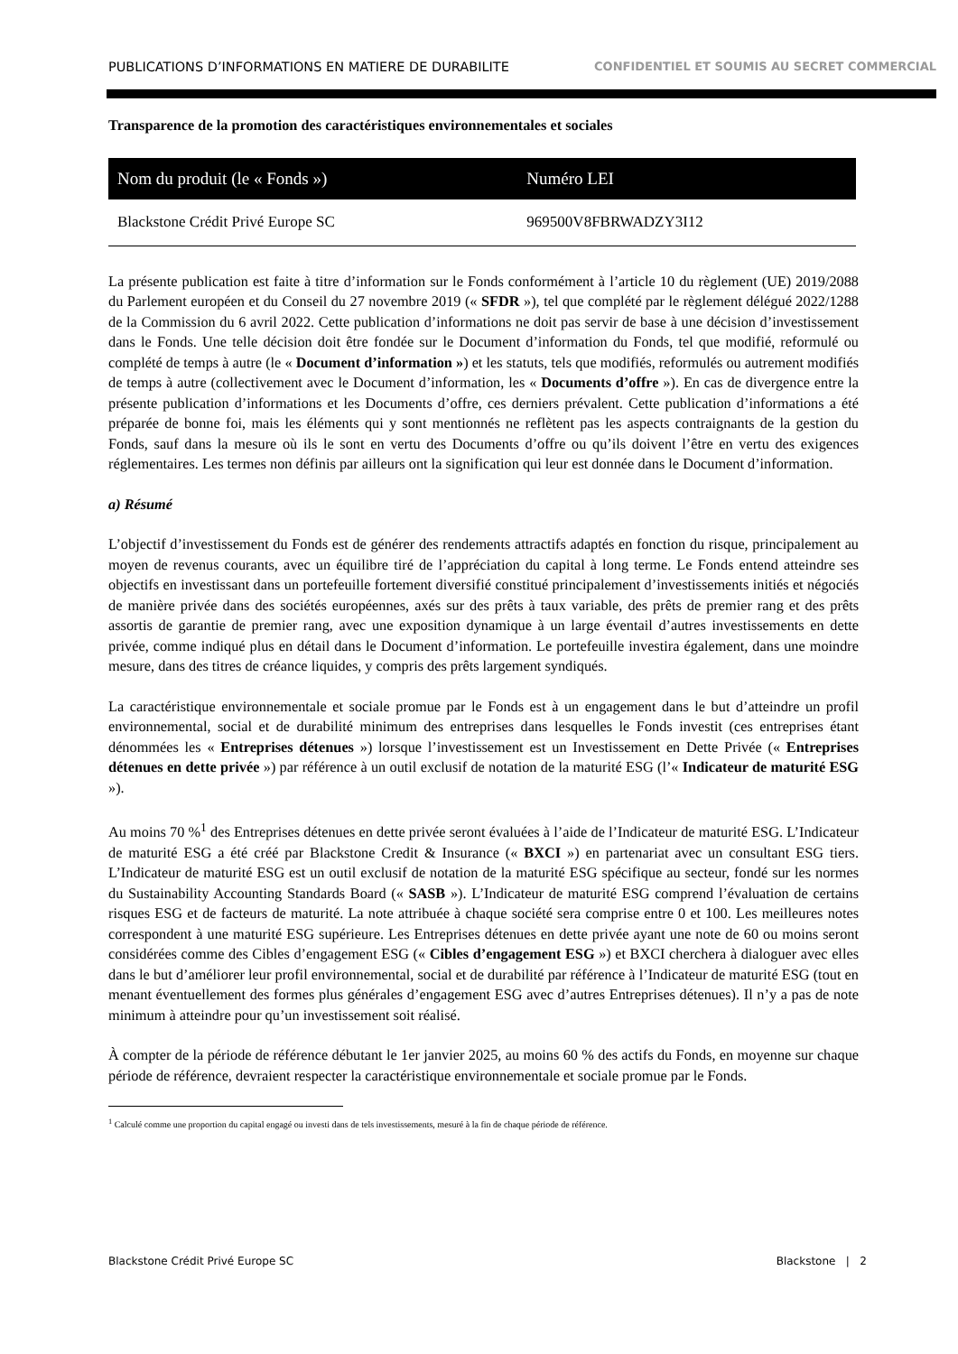PUBLICATIONS D’INFORMATIONS EN MATIERE DE DURABILITE CONFIDENTIEL ET SOUMIS AU SECRET COMMERCIAL
Transparence de la promotion des caractéristiques environnementales et sociales
| Nom du produit (le « Fonds ») | Numéro LEI |
| --- | --- |
| Blackstone Crédit Privé Europe SC | 969500V8FBRWADZY3I12 |
La présente publication est faite à titre d’information sur le Fonds conformément à l’article 10 du règlement (UE) 2019/2088 du Parlement européen et du Conseil du 27 novembre 2019 (« SFDR »), tel que complété par le règlement délégué 2022/1288 de la Commission du 6 avril 2022. Cette publication d’informations ne doit pas servir de base à une décision d’investissement dans le Fonds. Une telle décision doit être fondée sur le Document d’information du Fonds, tel que modifié, reformulé ou complété de temps à autre (le « Document d’information ») et les statuts, tels que modifiés, reformulés ou autrement modifiés de temps à autre (collectivement avec le Document d’information, les « Documents d’offre »). En cas de divergence entre la présente publication d’informations et les Documents d’offre, ces derniers prévalent. Cette publication d’informations a été préparée de bonne foi, mais les éléments qui y sont mentionnés ne reflètent pas les aspects contraignants de la gestion du Fonds, sauf dans la mesure où ils le sont en vertu des Documents d’offre ou qu’ils doivent l’être en vertu des exigences réglementaires. Les termes non définis par ailleurs ont la signification qui leur est donnée dans le Document d’information.
a) Résumé
L’objectif d’investissement du Fonds est de générer des rendements attractifs adaptés en fonction du risque, principalement au moyen de revenus courants, avec un équilibre tiré de l’appréciation du capital à long terme. Le Fonds entend atteindre ses objectifs en investissant dans un portefeuille fortement diversifié constitué principalement d’investissements initiés et négociés de manière privée dans des sociétés européennes, axés sur des prêts à taux variable, des prêts de premier rang et des prêts assortis de garantie de premier rang, avec une exposition dynamique à un large éventail d’autres investissements en dette privée, comme indiqué plus en détail dans le Document d’information. Le portefeuille investira également, dans une moindre mesure, dans des titres de créance liquides, y compris des prêts largement syndiqués.
La caractéristique environnementale et sociale promue par le Fonds est à un engagement dans le but d’atteindre un profil environnemental, social et de durabilité minimum des entreprises dans lesquelles le Fonds investit (ces entreprises étant dénommées les « Entreprises détenues ») lorsque l’investissement est un Investissement en Dette Privée (« Entreprises détenues en dette privée ») par référence à un outil exclusif de notation de la maturité ESG (l’« Indicateur de maturité ESG »).
Au moins 70 %<sup>1</sup> des Entreprises détenues en dette privée seront évaluées à l’aide de l’Indicateur de maturité ESG. L’Indicateur de maturité ESG a été créé par Blackstone Credit & Insurance (« BXCI ») en partenariat avec un consultant ESG tiers. L’Indicateur de maturité ESG est un outil exclusif de notation de la maturité ESG spécifique au secteur, fondé sur les normes du Sustainability Accounting Standards Board (« SASB »). L’Indicateur de maturité ESG comprend l’évaluation de certains risques ESG et de facteurs de maturité. La note attribuée à chaque société sera comprise entre 0 et 100. Les meilleures notes correspondent à une maturité ESG supérieure. Les Entreprises détenues en dette privée ayant une note de 60 ou moins seront considérées comme des Cibles d’engagement ESG (« Cibles d’engagement ESG ») et BXCI cherchera à dialoguer avec elles dans le but d’améliorer leur profil environnemental, social et de durabilité par référence à l’Indicateur de maturité ESG (tout en menant éventuellement des formes plus générales d’engagement ESG avec d’autres Entreprises détenues). Il n’y a pas de note minimum à atteindre pour qu’un investissement soit réalisé.
À compter de la période de référence débutant le 1er janvier 2025, au moins 60 % des actifs du Fonds, en moyenne sur chaque période de référence, devraient respecter la caractéristique environnementale et sociale promue par le Fonds.
<sup>1</sup> Calculé comme une proportion du capital engagé ou investi dans de tels investissements, mesuré à la fin de chaque période de référence.
Blackstone Crédit Privé Europe SC Blackstone | 2